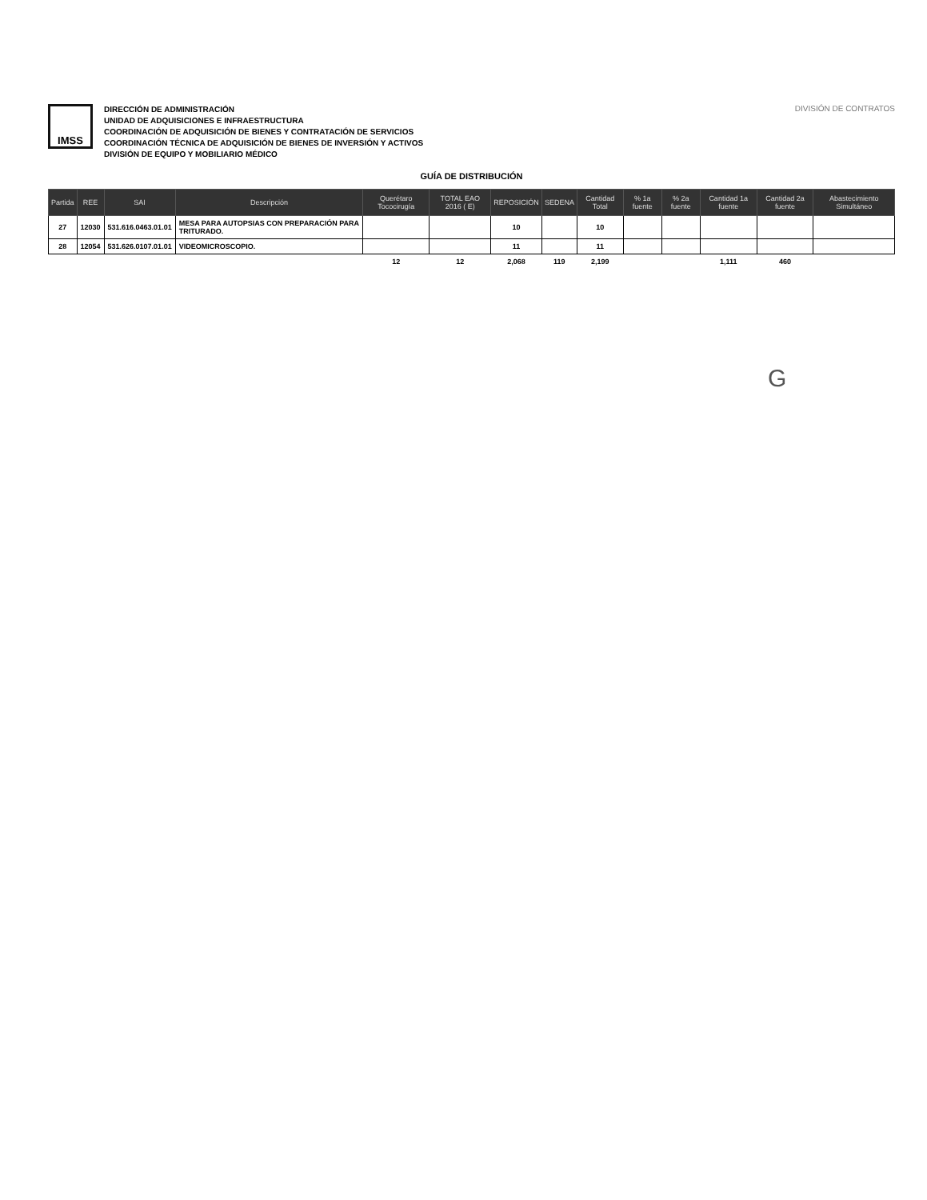IMSS
DIRECCIÓN DE ADMINISTRACIÓN
UNIDAD DE ADQUISICIONES E INFRAESTRUCTURA
COORDINACIÓN DE ADQUISICIÓN DE BIENES Y CONTRATACIÓN DE SERVICIOS
COORDINACIÓN TÉCNICA DE ADQUISICIÓN DE BIENES DE INVERSIÓN Y ACTIVOS
DIVISIÓN DE EQUIPO Y MOBILIARIO MÉDICO
DIVISIÓN DE CONTRATOS
GUÍA DE DISTRIBUCIÓN
| Partida | REE | SAI | Descripción | Querétaro Tococirugía | TOTAL EAO 2016 ( E) | REPOSICIÓN | SEDENA | Cantidad Total | % 1a fuente | % 2a fuente | Cantidad 1a fuente | Cantidad 2a fuente | Abastecimiento Simultáneo |
| --- | --- | --- | --- | --- | --- | --- | --- | --- | --- | --- | --- | --- | --- |
| 27 | 12030 | 531.616.0463.01.01 | MESA PARA AUTOPSIAS CON PREPARACIÓN PARA TRITURADO. | | | 10 | | 10 | | | | | |
| 28 | 12054 | 531.626.0107.01.01 | VIDEOMICROSCOPIO. | | | 11 | | 11 | | | | | |
| | | | | 12 | 12 | 2,068 | 119 | 2,199 | | | 1,111 | 460 | |
G